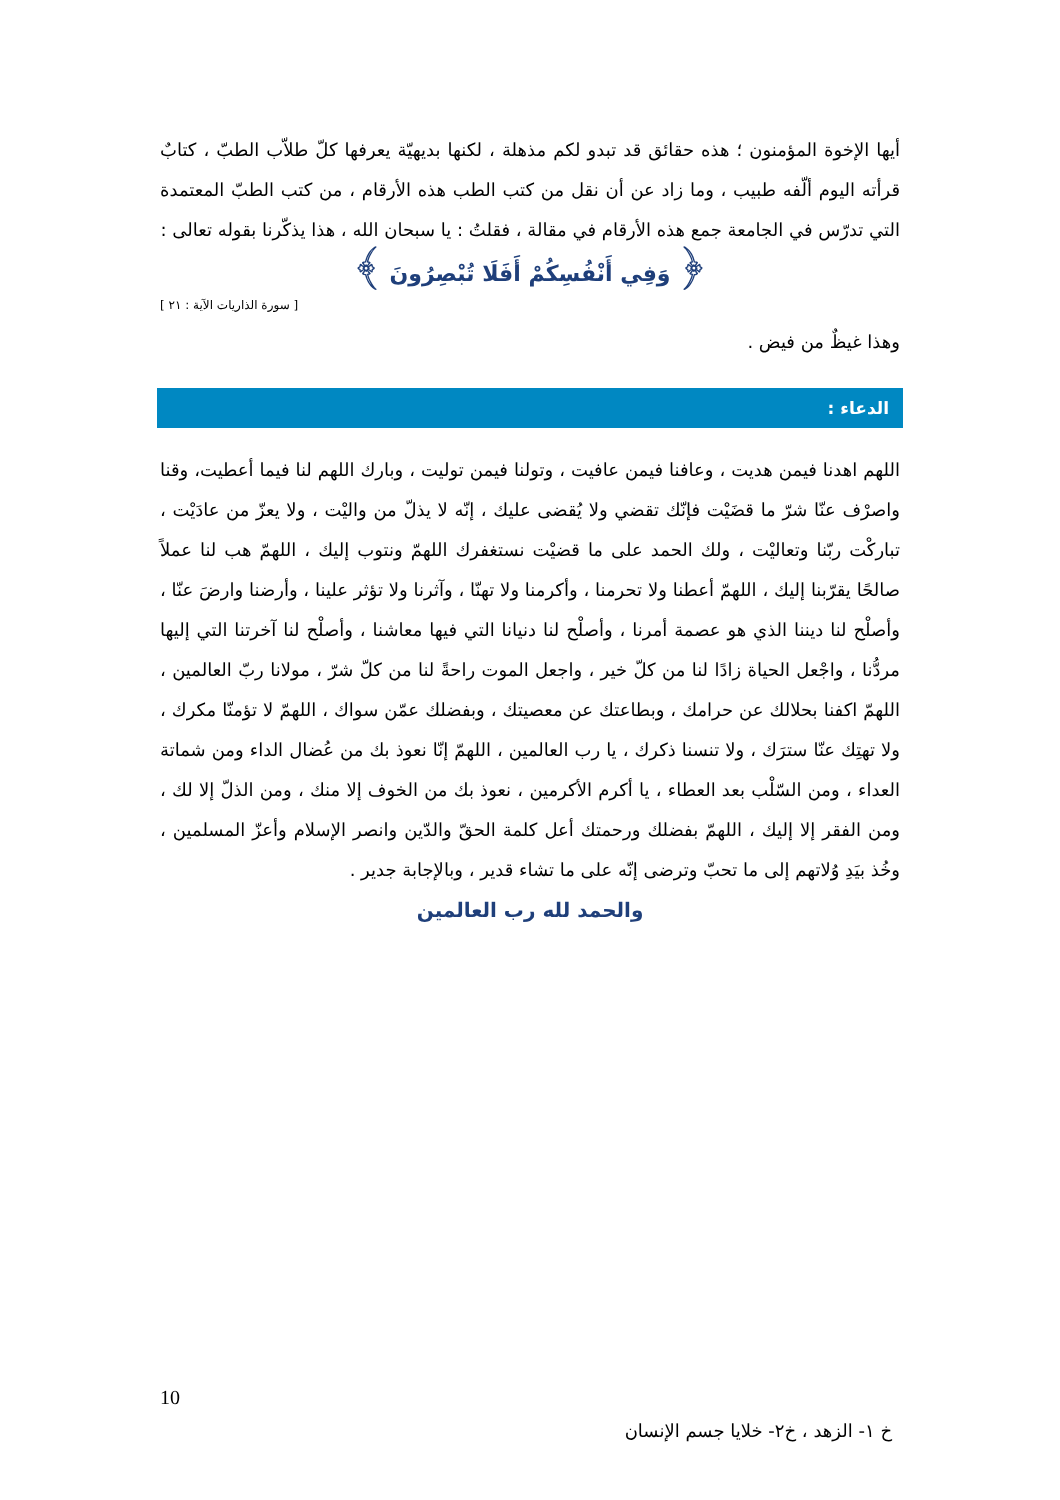أيها الإخوة المؤمنون ؛ هذه حقائق قد تبدو لكم مذهلة ، لكنها بديهيّة يعرفها كلّ طلاّب الطبّ ، كتابٌ قرأته اليوم ألّفه طبيب ، وما زاد عن أن نقل من كتب الطب هذه الأرقام ، من كتب الطبّ المعتمدة التي تدرّس في الجامعة جمع هذه الأرقام في مقالة ، فقلتُ : يا سبحان الله ، هذا يذكّرنا بقوله تعالى :
﴿ وَفِي أَنْفُسِكُمْ أَفَلَا تُبْصِرُونَ ﴾
[ سورة الذاريات الآية : ٢١ ]
وهذا غيظٌ من فيض .
الدعاء :
اللهم اهدنا فيمن هديت ، وعافنا فيمن عافيت ، وتولنا فيمن توليت ، وبارك اللهم لنا فيما أعطيت، وقنا واصرْف عنّا شرّ ما قضَيْت فإنّك تقضي ولا يُقضى عليك ، إنّه لا يذلّ من واليْت ، ولا يعزّ من عادَيْت ، تباركْت ربّنا وتعاليْت ، ولك الحمد على ما قضيْت نستغفرك اللهمّ ونتوب إليك ، اللهمّ هب لنا عملاً صالحًا يقرّبنا إليك ، اللهمّ أعطنا ولا تحرمنا ، وأكرمنا ولا تهنّا ، وآثرنا ولا تؤثر علينا ، وأرضنا وارضَ عنّا ، وأصلْح لنا ديننا الذي هو عصمة أمرنا ، وأصلْح لنا دنيانا التي فيها معاشنا ، وأصلْح لنا آخرتنا التي إليها مردُّنا ، واجْعل الحياة زادًا لنا من كلّ خير ، واجعل الموت راحةً لنا من كلّ شرّ ، مولانا ربّ العالمين ، اللهمّ اكفنا بحلالك عن حرامك ، وبطاعتك عن معصيتك ، وبفضلك عمّن سواك ، اللهمّ لا تؤمنّا مكرك ، ولا تهتِك عنّا سترَك ، ولا تنسنا ذكرك ، يا رب العالمين ، اللهمّ إنّا نعوذ بك من عُضال الداء ومن شماتة العداء ، ومن السّلْب بعد العطاء ، يا أكرم الأكرمين ، نعوذ بك من الخوف إلا منك ، ومن الذلّ إلا لك ، ومن الفقر إلا إليك ، اللهمّ بفضلك ورحمتك أعل كلمة الحقّ والدّين وانصر الإسلام وأعزّ المسلمين ، وخُذ بيَدِ وُلاتهم إلى ما تحبّ وترضى إنّه على ما تشاء قدير ، وبالإجابة جدير .
والحمد لله رب العالمين
10
خ ١- الزهد ، خ٢- خلايا جسم الإنسان